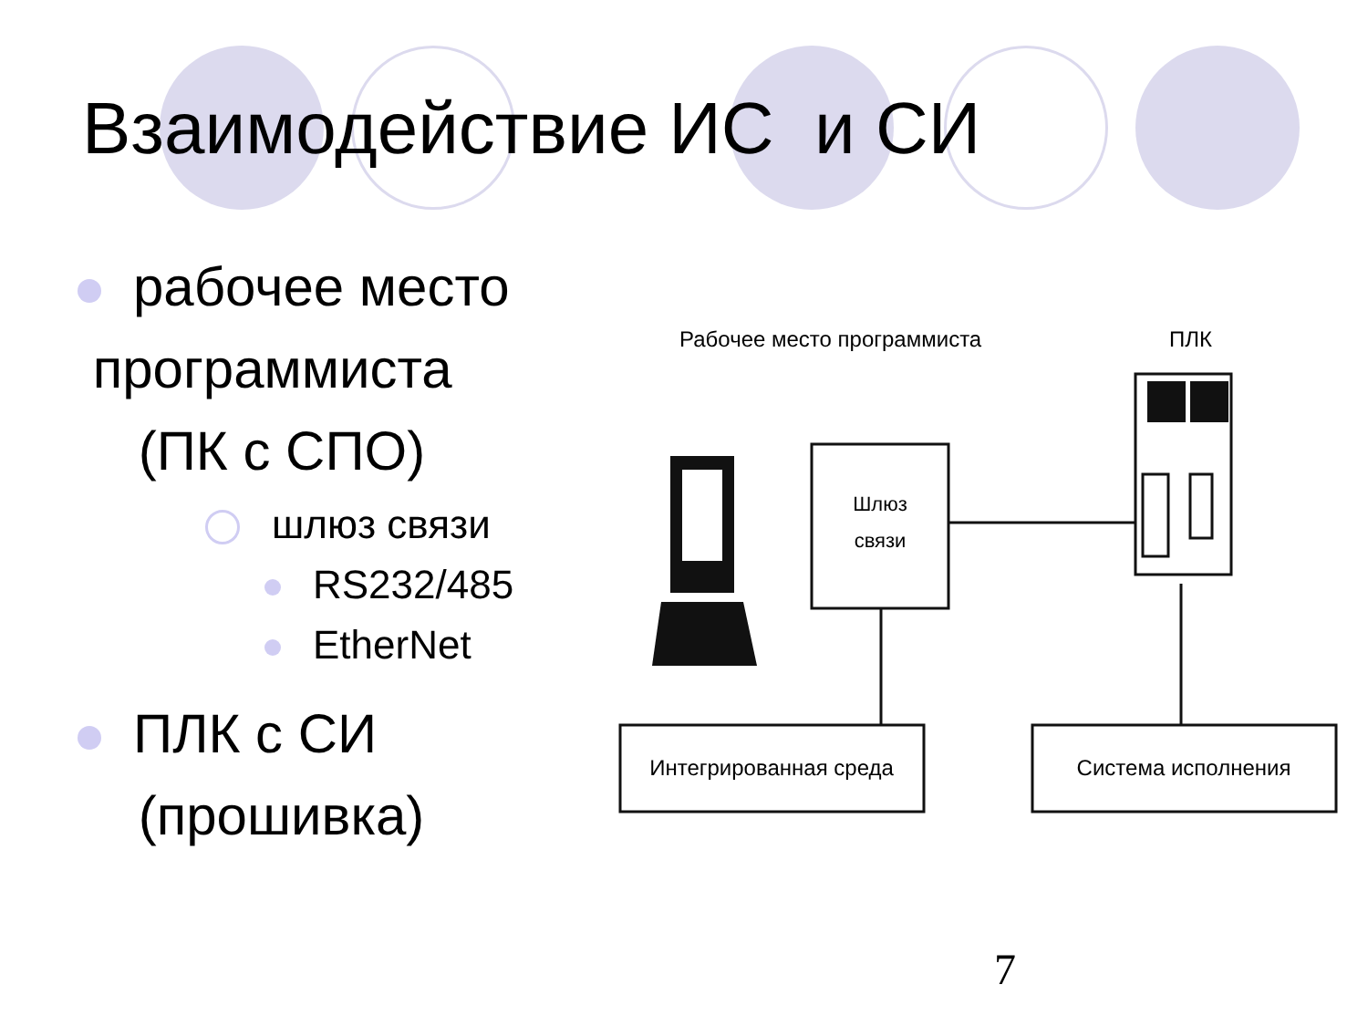Взаимодействие ИС и СИ
рабочее место
программиста
(ПК с СПО)
шлюз связи
RS232/485
EtherNet
ПЛК с СИ
(прошивка)
Рабочее место программиста
ПЛК
Шлюз
связи
Интегрированная среда
Система исполнения
7